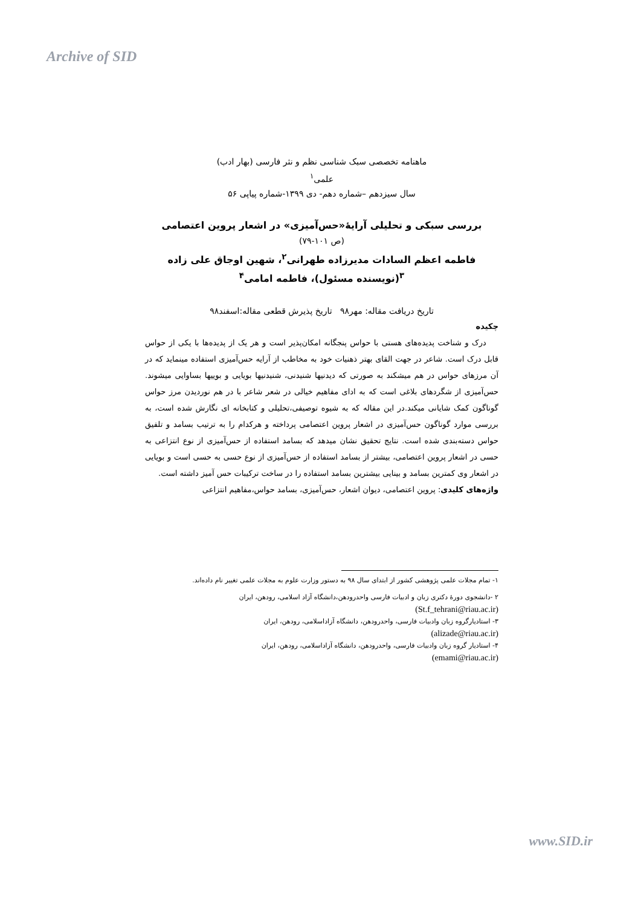Archive of SID
ماهنامه تخصصی سبک شناسی نظم و نثر فارسی (بهار ادب)
علمی<sup>۱</sup>
سال سیزدهم –شماره دهم- دی ۱۳۹۹-شماره پیاپی ۵۶
بررسی سبکی و تحلیلی آرایۀ«حس‌آمیزی» در اشعار پروین اعتصامی
(ص ۱۰۱-۷۹)
فاطمه اعظم السادات مدیرزاده طهرانی<sup>۲</sup>، شهین اوجاق علی زاده <sup>۳</sup>(نویسنده مسئول)، فاطمه امامی<sup>۴</sup>
تاریخ دریافت مقاله: مهر۹۸ تاریخ پذیرش قطعی مقاله:اسفند۹۸
چکیده
درک و شناخت پدیده‌های هستی با حواس پنجگانه امکان‌پذیر است و هر یک از پدیده‌ها با یکی از حواس قابل درک است. شاعر در جهت القای بهتر ذهنیات خود به مخاطب از آرایه حس‌آمیزی استفاده مینماید که در آن مرزهای حواس در هم میشکند به صورتی که دیدنیها شنیدنی، شنیدنیها بویایی و بوییها بساوایی میشوند. حس‌آمیزی از شگردهای بلاغی است که به ادای مفاهیم خیالی در شعر شاعر با در هم نوردیدن مرز حواس گوناگون کمک شایانی میکند.در این مقاله که به شیوه توصیفی،تحلیلی و کتابخانه ای نگارش شده است، به بررسی موارد گوناگون حس‌آمیزی در اشعار پروین اعتصامی پرداخته و هرکدام را به ترتیب بسامد و تلفیق حواس دسته‌بندی شده است. نتایج تحقیق نشان میدهد که بسامد استفاده از حس‌آمیزی از نوع انتزاعی به حسی در اشعار پروین اعتصامی، بیشتر از بسامد استفاده از حس‌آمیزی از نوع حسی به حسی است و بویایی در اشعار وی کمترین بسامد و بینایی بیشترین بسامد استفاده را در ساخت ترکیبات حس آمیز داشته است.
واژه‌های کلیدی: پروین اعتصامی، دیوان اشعار، حس‌آمیزی، بسامد حواس،مفاهیم انتزاعی
۱- تمام مجلات علمی پژوهشی کشور از ابتدای سال ۹۸ به دستور وزارت علوم به مجلات علمی تغییر نام داده‌اند.
۲ -دانشجوی دورۀ دکتری زبان و ادبیات فارسی واحدرودهن،دانشگاه آزاد اسلامی، رودهن، ایران
(St.f_tehrani@riau.ac.ir)
۳- استادیارگروه زبان وادبیات فارسی، واحدرودهن، دانشگاه آزاداسلامی، رودهن، ایران
(alizade@riau.ac.ir)
۴- استادیار گروه زبان وادبیات فارسی، واحدرودهن، دانشگاه آزاداسلامی، رودهن، ایران
(emami@riau.ac.ir)
www.SID.ir